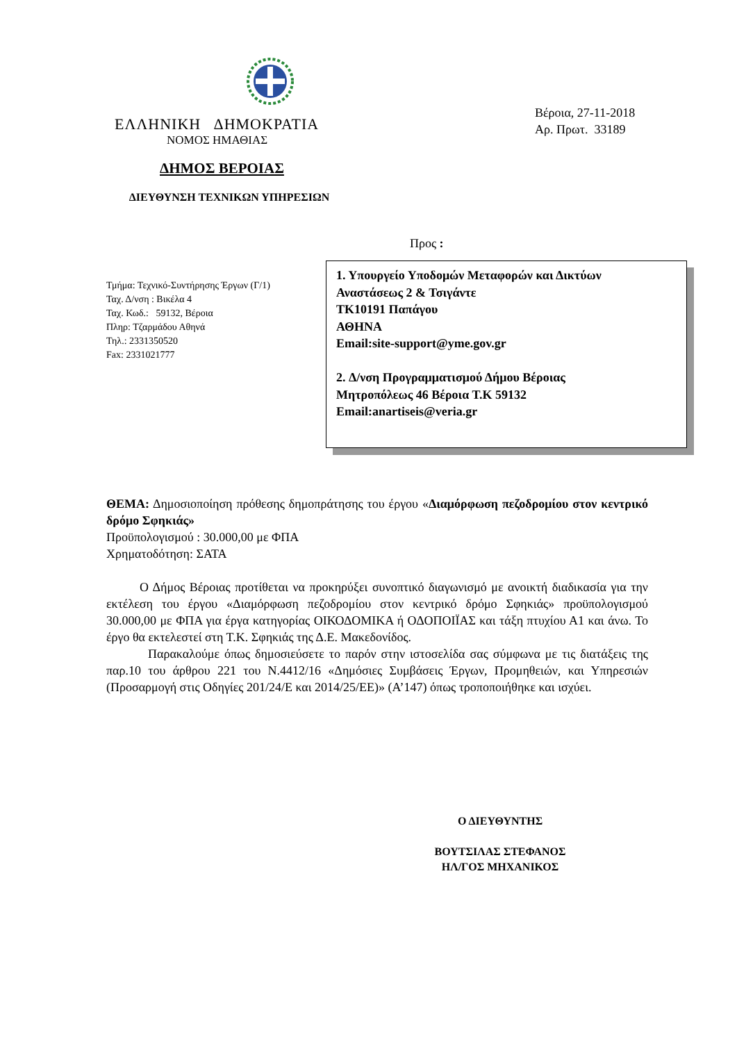ΕΛΛΗΝΙΚΗ ΔΗΜΟΚΡΑΤΙΑ
ΝΟΜΟΣ ΗΜΑΘΙΑΣ
ΔΗΜΟΣ ΒΕΡΟΙΑΣ
ΔΙΕΥΘΥΝΣΗ ΤΕΧΝΙΚΩΝ ΥΠΗΡΕΣΙΩΝ
Προς :
Βέροια, 27-11-2018
Αρ. Πρωτ. 33189
Τμήμα: Τεχνικό-Συντήρησης Έργων (Γ/1)
Ταχ. Δ/νση : Βικέλα 4
Ταχ. Κωδ.: 59132, Βέροια
Πληρ: Τζαρμάδου Αθηνά
Τηλ.: 2331350520
Fax: 2331021777
1. Υπουργείο Υποδομών Μεταφορών και Δικτύων
Αναστάσεως 2 & Τσιγάντε
ΤΚ10191 Παπάγου
ΑΘΗΝΑ
Email:site-support@yme.gov.gr
2. Δ/νση Προγραμματισμού Δήμου Βέροιας
Μητροπόλεως 46 Βέροια Τ.Κ 59132
Email:anartiseis@veria.gr
ΘΕΜΑ: Δημοσιοποίηση πρόθεσης δημοπράτησης του έργου «Διαμόρφωση πεζοδρομίου στον κεντρικό δρόμο Σφηκιάς»
Προϋπολογισμού : 30.000,00 με ΦΠΑ
Χρηματοδότηση: ΣΑΤΑ
Ο Δήμος Βέροιας προτίθεται να προκηρύξει συνοπτικό διαγωνισμό με ανοικτή διαδικασία για την εκτέλεση του έργου «Διαμόρφωση πεζοδρομίου στον κεντρικό δρόμο Σφηκιάς» προϋπολογισμού 30.000,00 με ΦΠΑ για έργα κατηγορίας ΟΙΚΟΔΟΜΙΚΑ ή ΟΔΟΠΟΙΪΑΣ και τάξη πτυχίου Α1 και άνω. Το έργο θα εκτελεστεί στη Τ.Κ. Σφηκιάς της Δ.Ε. Μακεδονίδος.
Παρακαλούμε όπως δημοσιεύσετε το παρόν στην ιστοσελίδα σας σύμφωνα με τις διατάξεις της παρ.10 του άρθρου 221 του Ν.4412/16 «Δημόσιες Συμβάσεις Έργων, Προμηθειών, και Υπηρεσιών (Προσαρμογή στις Οδηγίες 201/24/Ε και 2014/25/ΕΕ)» (Α’147) όπως τροποποιήθηκε και ισχύει.
Ο ΔΙΕΥΘΥΝΤΗΣ
ΒΟΥΤΣΙΛΑΣ ΣΤΕΦΑΝΟΣ
ΗΛ/ΓΟΣ ΜΗΧΑΝΙΚΟΣ